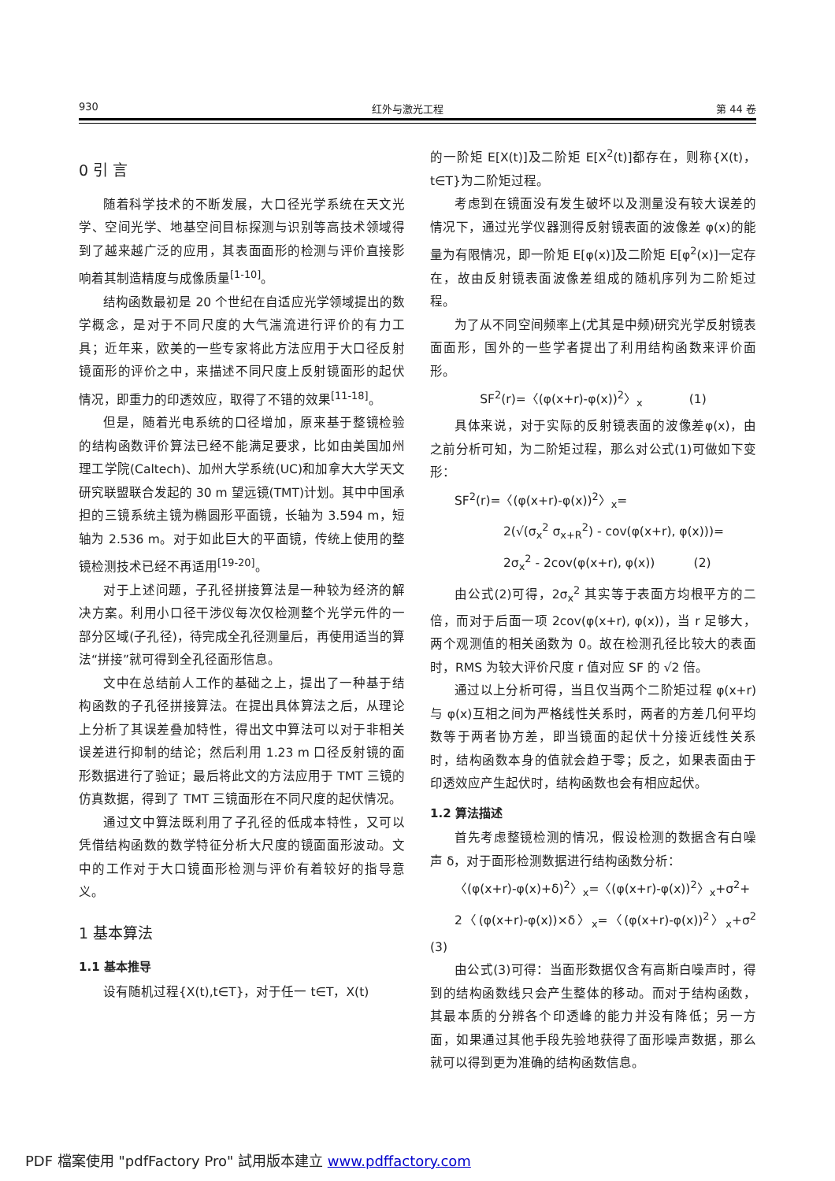930 红外与激光工程 第 44 卷
0 引 言
随着科学技术的不断发展，大口径光学系统在天文光学、空间光学、地基空间目标探测与识别等高技术领域得到了越来越广泛的应用，其表面面形的检测与评价直接影响着其制造精度与成像质量<sup>[1-10]</sup>。
结构函数最初是 20 个世纪在自适应光学领域提出的数学概念，是对于不同尺度的大气湍流进行评价的有力工具；近年来，欧美的一些专家将此方法应用于大口径反射镜面形的评价之中，来描述不同尺度上反射镜面形的起伏情况，即重力的印透效应，取得了不错的效果<sup>[11-18]</sup>。
但是，随着光电系统的口径增加，原来基于整镜检验的结构函数评价算法已经不能满足要求，比如由美国加州理工学院(Caltech)、加州大学系统(UC)和加拿大大学天文研究联盟联合发起的 30 m 望远镜(TMT)计划。其中中国承担的三镜系统主镜为椭圆形平面镜，长轴为 3.594 m，短轴为 2.536 m。对于如此巨大的平面镜，传统上使用的整镜检测技术已经不再适用<sup>[19-20]</sup>。
对于上述问题，子孔径拼接算法是一种较为经济的解决方案。利用小口径干涉仪每次仅检测整个光学元件的一部分区域(子孔径)，待完成全孔径测量后，再使用适当的算法“拼接”就可得到全孔径面形信息。
文中在总结前人工作的基础之上，提出了一种基于结构函数的子孔径拼接算法。在提出具体算法之后，从理论上分析了其误差叠加特性，得出文中算法可以对于非相关误差进行抑制的结论；然后利用 1.23 m 口径反射镜的面形数据进行了验证；最后将此文的方法应用于 TMT 三镜的仿真数据，得到了 TMT 三镜面形在不同尺度的起伏情况。
通过文中算法既利用了子孔径的低成本特性，又可以凭借结构函数的数学特征分析大尺度的镜面面形波动。文中的工作对于大口镜面形检测与评价有着较好的指导意义。
1 基本算法
1.1 基本推导
设有随机过程{X(t),t∈T}，对于任一 t∈T，X(t)
的一阶矩 E[X(t)]及二阶矩 E[X<sup>2</sup>(t)]都存在，则称{X(t)，t∈T}为二阶矩过程。
考虑到在镜面没有发生破坏以及测量没有较大误差的情况下，通过光学仪器测得反射镜表面的波像差 φ(x)的能量为有限情况，即一阶矩 E[φ(x)]及二阶矩 E[φ<sup>2</sup>(x)]一定存在，故由反射镜表面波像差组成的随机序列为二阶矩过程。
为了从不同空间频率上(尤其是中频)研究光学反射镜表面面形，国外的一些学者提出了利用结构函数来评价面形。
SF<sup>2</sup>(r)=〈(φ(x+r)-φ(x))<sup>2</sup>〉<sub>x</sub> (1)
具体来说，对于实际的反射镜表面的波像差φ(x)，由之前分析可知，为二阶矩过程，那么对公式(1)可做如下变形：
SF<sup>2</sup>(r)=〈(φ(x+r)-φ(x))<sup>2</sup>〉<sub>x</sub>=
2(√(σ<sub>x</sub><sup>2</sup> σ<sub>x+R</sub><sup>2</sup>) - cov(φ(x+r), φ(x)))=
2σ<sub>x</sub><sup>2</sup> - 2cov(φ(x+r), φ(x)) (2)
由公式(2)可得，2σ<sub>x</sub><sup>2</sup> 其实等于表面方均根平方的二倍，而对于后面一项 2cov(φ(x+r), φ(x))，当 r 足够大，两个观测值的相关函数为 0。故在检测孔径比较大的表面时，RMS 为较大评价尺度 r 值对应 SF 的 √2 倍。
通过以上分析可得，当且仅当两个二阶矩过程 φ(x+r)与 φ(x)互相之间为严格线性关系时，两者的方差几何平均数等于两者协方差，即当镜面的起伏十分接近线性关系时，结构函数本身的值就会趋于零；反之，如果表面由于印透效应产生起伏时，结构函数也会有相应起伏。
1.2 算法描述
首先考虑整镜检测的情况，假设检测的数据含有白噪声 δ，对于面形检测数据进行结构函数分析：
〈(φ(x+r)-φ(x)+δ)<sup>2</sup>〉<sub>x</sub>=〈(φ(x+r)-φ(x))<sup>2</sup>〉<sub>x</sub>+σ<sup>2</sup>+
2〈(φ(x+r)-φ(x))×δ〉<sub>x</sub>=〈(φ(x+r)-φ(x))<sup>2</sup>〉<sub>x</sub>+σ<sup>2</sup> (3)
由公式(3)可得：当面形数据仅含有高斯白噪声时，得到的结构函数线只会产生整体的移动。而对于结构函数，其最本质的分辨各个印透峰的能力并没有降低；另一方面，如果通过其他手段先验地获得了面形噪声数据，那么就可以得到更为准确的结构函数信息。
PDF 檔案使用 "pdfFactory Pro" 試用版本建立 www.pdffactory.com